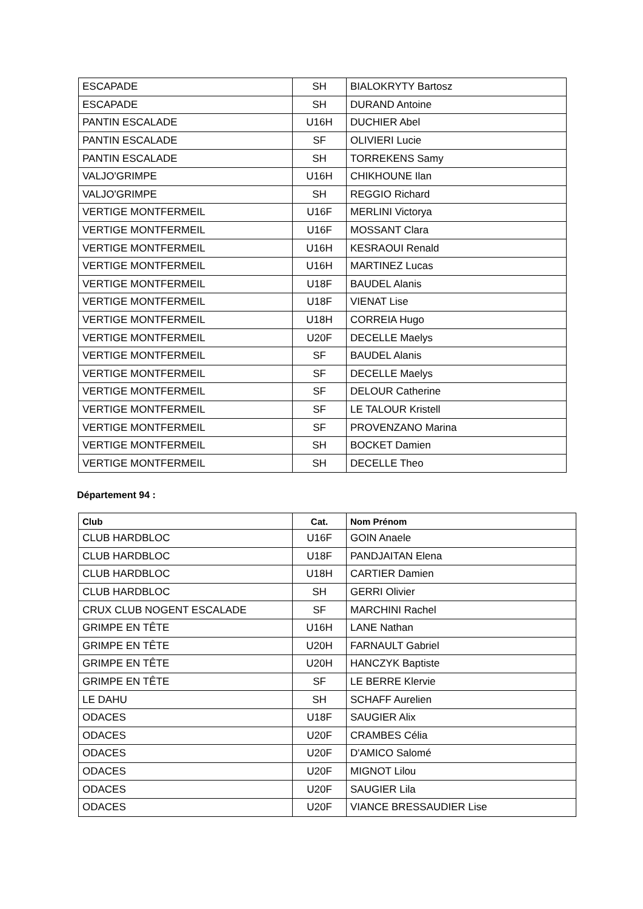| ESCAPADE | SH | BIALOKRYTY Bartosz |
| ESCAPADE | SH | DURAND Antoine |
| PANTIN ESCALADE | U16H | DUCHIER Abel |
| PANTIN ESCALADE | SF | OLIVIERI Lucie |
| PANTIN ESCALADE | SH | TORREKENS Samy |
| VALJO'GRIMPE | U16H | CHIKHOUNE Ilan |
| VALJO'GRIMPE | SH | REGGIO Richard |
| VERTIGE MONTFERMEIL | U16F | MERLINI Victorya |
| VERTIGE MONTFERMEIL | U16F | MOSSANT Clara |
| VERTIGE MONTFERMEIL | U16H | KESRAOUI Renald |
| VERTIGE MONTFERMEIL | U16H | MARTINEZ Lucas |
| VERTIGE MONTFERMEIL | U18F | BAUDEL Alanis |
| VERTIGE MONTFERMEIL | U18F | VIENAT Lise |
| VERTIGE MONTFERMEIL | U18H | CORREIA Hugo |
| VERTIGE MONTFERMEIL | U20F | DECELLE Maelys |
| VERTIGE MONTFERMEIL | SF | BAUDEL Alanis |
| VERTIGE MONTFERMEIL | SF | DECELLE Maelys |
| VERTIGE MONTFERMEIL | SF | DELOUR Catherine |
| VERTIGE MONTFERMEIL | SF | LE TALOUR Kristell |
| VERTIGE MONTFERMEIL | SF | PROVENZANO Marina |
| VERTIGE MONTFERMEIL | SH | BOCKET Damien |
| VERTIGE MONTFERMEIL | SH | DECELLE Theo |
Département 94 :
| Club | Cat. | Nom Prénom |
| --- | --- | --- |
| CLUB HARDBLOC | U16F | GOIN Anaele |
| CLUB HARDBLOC | U18F | PANDJAITAN Elena |
| CLUB HARDBLOC | U18H | CARTIER Damien |
| CLUB HARDBLOC | SH | GERRI Olivier |
| CRUX CLUB NOGENT ESCALADE | SF | MARCHINI Rachel |
| GRIMPE EN TÊTE | U16H | LANE Nathan |
| GRIMPE EN TÊTE | U20H | FARNAULT Gabriel |
| GRIMPE EN TÊTE | U20H | HANCZYK Baptiste |
| GRIMPE EN TÊTE | SF | LE BERRE Klervie |
| LE DAHU | SH | SCHAFF Aurelien |
| ODACES | U18F | SAUGIER Alix |
| ODACES | U20F | CRAMBES Célia |
| ODACES | U20F | D'AMICO Salomé |
| ODACES | U20F | MIGNOT Lilou |
| ODACES | U20F | SAUGIER Lila |
| ODACES | U20F | VIANCE BRESSAUDIER Lise |